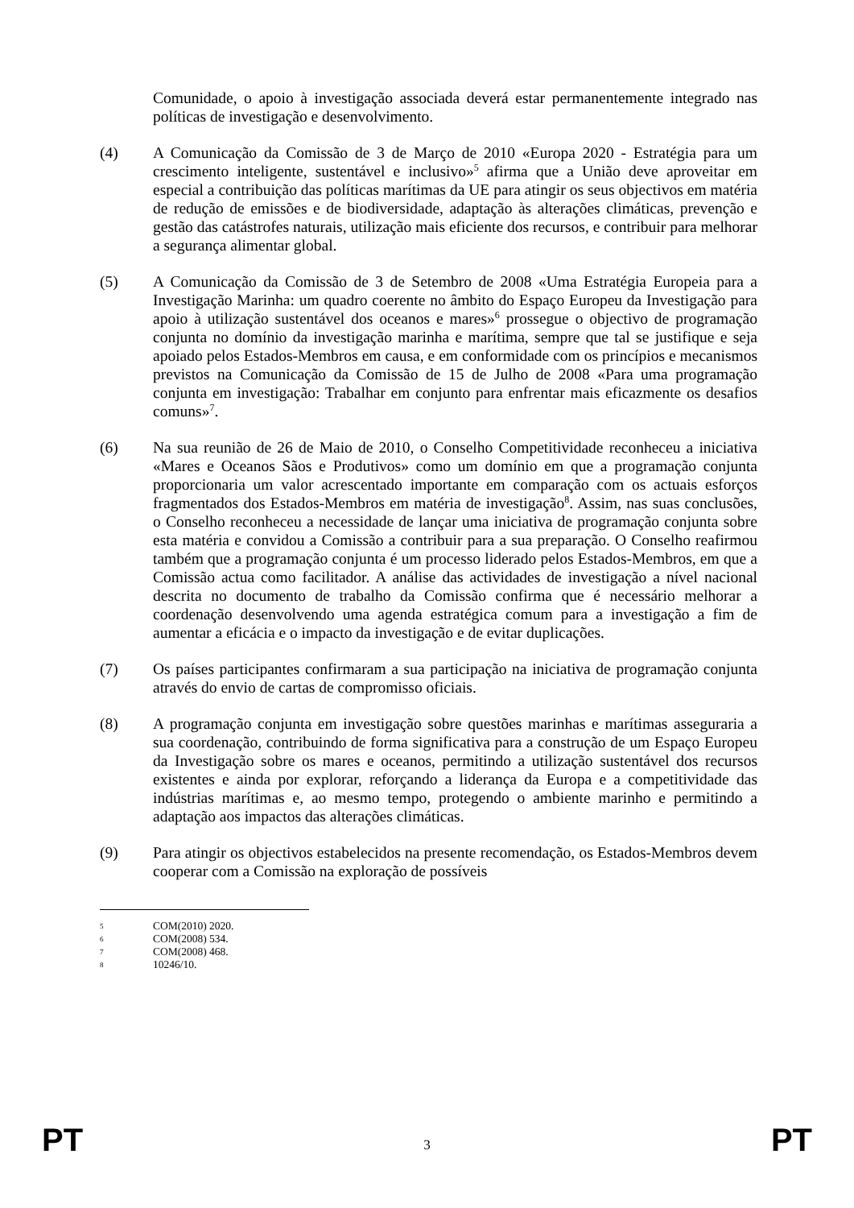Comunidade, o apoio à investigação associada deverá estar permanentemente integrado nas políticas de investigação e desenvolvimento.
(4) A Comunicação da Comissão de 3 de Março de 2010 «Europa 2020 - Estratégia para um crescimento inteligente, sustentável e inclusivo»<sup>5</sup> afirma que a União deve aproveitar em especial a contribuição das políticas marítimas da UE para atingir os seus objectivos em matéria de redução de emissões e de biodiversidade, adaptação às alterações climáticas, prevenção e gestão das catástrofes naturais, utilização mais eficiente dos recursos, e contribuir para melhorar a segurança alimentar global.
(5) A Comunicação da Comissão de 3 de Setembro de 2008 «Uma Estratégia Europeia para a Investigação Marinha: um quadro coerente no âmbito do Espaço Europeu da Investigação para apoio à utilização sustentável dos oceanos e mares»<sup>6</sup> prossegue o objectivo de programação conjunta no domínio da investigação marinha e marítima, sempre que tal se justifique e seja apoiado pelos Estados-Membros em causa, e em conformidade com os princípios e mecanismos previstos na Comunicação da Comissão de 15 de Julho de 2008 «Para uma programação conjunta em investigação: Trabalhar em conjunto para enfrentar mais eficazmente os desafios comuns»<sup>7</sup>.
(6) Na sua reunião de 26 de Maio de 2010, o Conselho Competitividade reconheceu a iniciativa «Mares e Oceanos Sãos e Produtivos» como um domínio em que a programação conjunta proporcionaria um valor acrescentado importante em comparação com os actuais esforços fragmentados dos Estados-Membros em matéria de investigação<sup>8</sup>. Assim, nas suas conclusões, o Conselho reconheceu a necessidade de lançar uma iniciativa de programação conjunta sobre esta matéria e convidou a Comissão a contribuir para a sua preparação. O Conselho reafirmou também que a programação conjunta é um processo liderado pelos Estados-Membros, em que a Comissão actua como facilitador. A análise das actividades de investigação a nível nacional descrita no documento de trabalho da Comissão confirma que é necessário melhorar a coordenação desenvolvendo uma agenda estratégica comum para a investigação a fim de aumentar a eficácia e o impacto da investigação e de evitar duplicações.
(7) Os países participantes confirmaram a sua participação na iniciativa de programação conjunta através do envio de cartas de compromisso oficiais.
(8) A programação conjunta em investigação sobre questões marinhas e marítimas asseguraria a sua coordenação, contribuindo de forma significativa para a construção de um Espaço Europeu da Investigação sobre os mares e oceanos, permitindo a utilização sustentável dos recursos existentes e ainda por explorar, reforçando a liderança da Europa e a competitividade das indústrias marítimas e, ao mesmo tempo, protegendo o ambiente marinho e permitindo a adaptação aos impactos das alterações climáticas.
(9) Para atingir os objectivos estabelecidos na presente recomendação, os Estados-Membros devem cooperar com a Comissão na exploração de possíveis
5 COM(2010) 2020.
6 COM(2008) 534.
7 COM(2008) 468.
8 10246/10.
PT 3 PT